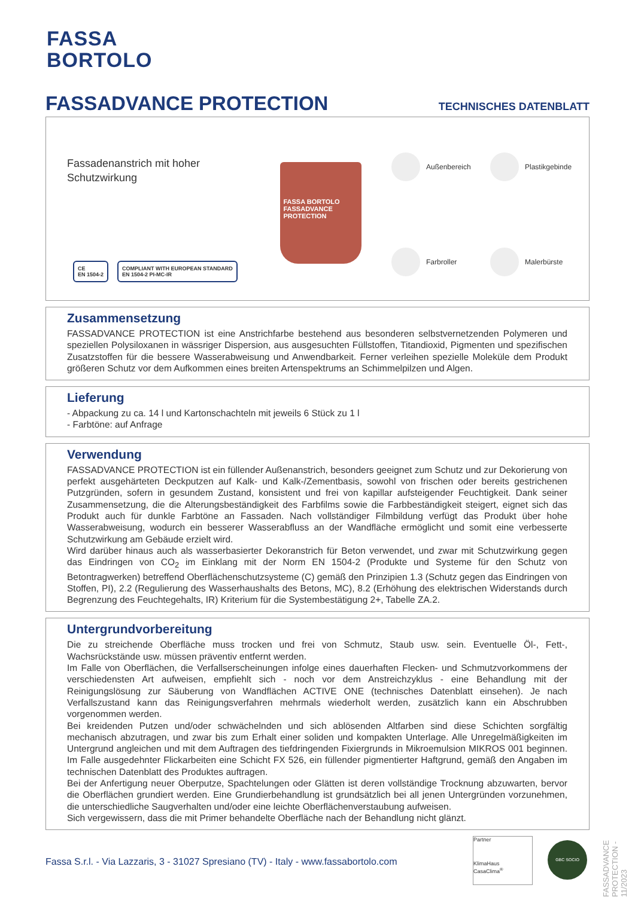FASSA
BORTOLO
FASSADVANCE PROTECTION TECHNISCHES DATENBLATT
Fassadenanstrich mit hoher Schutzwirkung
FASSA BORTOLO
FASSADVANCE PROTECTION
Außenbereich
Plastikgebinde
Farbroller
Malerbürste
CE
EN 1504-2
COMPLIANT WITH EUROPEAN STANDARD
EN 1504-2 PI-MC-IR
Zusammensetzung
FASSADVANCE PROTECTION ist eine Anstrichfarbe bestehend aus besonderen selbstvernetzenden Polymeren und speziellen Polysiloxanen in wässriger Dispersion, aus ausgesuchten Füllstoffen, Titandioxid, Pigmenten und spezifischen Zusatzstoffen für die bessere Wasserabweisung und Anwendbarkeit. Ferner verleihen spezielle Moleküle dem Produkt größeren Schutz vor dem Aufkommen eines breiten Artenspektrums an Schimmelpilzen und Algen.
Lieferung
- Abpackung zu ca. 14 l und Kartonschachteln mit jeweils 6 Stück zu 1 l
- Farbtöne: auf Anfrage
Verwendung
FASSADVANCE PROTECTION ist ein füllender Außenanstrich, besonders geeignet zum Schutz und zur Dekorierung von perfekt ausgehärteten Deckputzen auf Kalk- und Kalk-/Zementbasis, sowohl von frischen oder bereits gestrichenen Putzgründen, sofern in gesundem Zustand, konsistent und frei von kapillar aufsteigender Feuchtigkeit. Dank seiner Zusammensetzung, die die Alterungsbeständigkeit des Farbfilms sowie die Farbbeständigkeit steigert, eignet sich das Produkt auch für dunkle Farbtöne an Fassaden. Nach vollständiger Filmbildung verfügt das Produkt über hohe Wasserabweisung, wodurch ein besserer Wasserabfluss an der Wandfläche ermöglicht und somit eine verbesserte Schutzwirkung am Gebäude erzielt wird.
Wird darüber hinaus auch als wasserbasierter Dekoranstrich für Beton verwendet, und zwar mit Schutzwirkung gegen das Eindringen von CO<sub>2</sub> im Einklang mit der Norm EN 1504-2 (Produkte und Systeme für den Schutz von Betontragwerken) betreffend Oberflächenschutzsysteme (C) gemäß den Prinzipien 1.3 (Schutz gegen das Eindringen von Stoffen, PI), 2.2 (Regulierung des Wasserhaushalts des Betons, MC), 8.2 (Erhöhung des elektrischen Widerstands durch Begrenzung des Feuchtegehalts, IR) Kriterium für die Systembestätigung 2+, Tabelle ZA.2.
Untergrundvorbereitung
Die zu streichende Oberfläche muss trocken und frei von Schmutz, Staub usw. sein. Eventuelle Öl-, Fett-, Wachsrückstände usw. müssen präventiv entfernt werden.
Im Falle von Oberflächen, die Verfallserscheinungen infolge eines dauerhaften Flecken- und Schmutzvorkommens der verschiedensten Art aufweisen, empfiehlt sich - noch vor dem Anstreichzyklus - eine Behandlung mit der Reinigungslösung zur Säuberung von Wandflächen ACTIVE ONE (technisches Datenblatt einsehen). Je nach Verfallszustand kann das Reinigungsverfahren mehrmals wiederholt werden, zusätzlich kann ein Abschrubben vorgenommen werden.
Bei kreidenden Putzen und/oder schwächelnden und sich ablösenden Altfarben sind diese Schichten sorgfältig mechanisch abzutragen, und zwar bis zum Erhalt einer soliden und kompakten Unterlage. Alle Unregelmäßigkeiten im Untergrund angleichen und mit dem Auftragen des tiefdringenden Fixiergrunds in Mikroemulsion MIKROS 001 beginnen. Im Falle ausgedehnter Flickarbeiten eine Schicht FX 526, ein füllender pigmentierter Haftgrund, gemäß den Angaben im technischen Datenblatt des Produktes auftragen.
Bei der Anfertigung neuer Oberputze, Spachtelungen oder Glätten ist deren vollständige Trocknung abzuwarten, bervor die Oberflächen grundiert werden. Eine Grundierbehandlung ist grundsätzlich bei all jenen Untergründen vorzunehmen, die unterschiedliche Saugverhalten und/oder eine leichte Oberflächenverstaubung aufweisen.
Sich vergewissern, dass die mit Primer behandelte Oberfläche nach der Behandlung nicht glänzt.
FASSADVANCE PROTECTION - 11/2023
Fassa S.r.l. - Via Lazzaris, 3 - 31027 Spresiano (TV) - Italy - www.fassabortolo.com
Partner
KlimaHaus
CasaClima<sup>®</sup>
GBC SOCIO